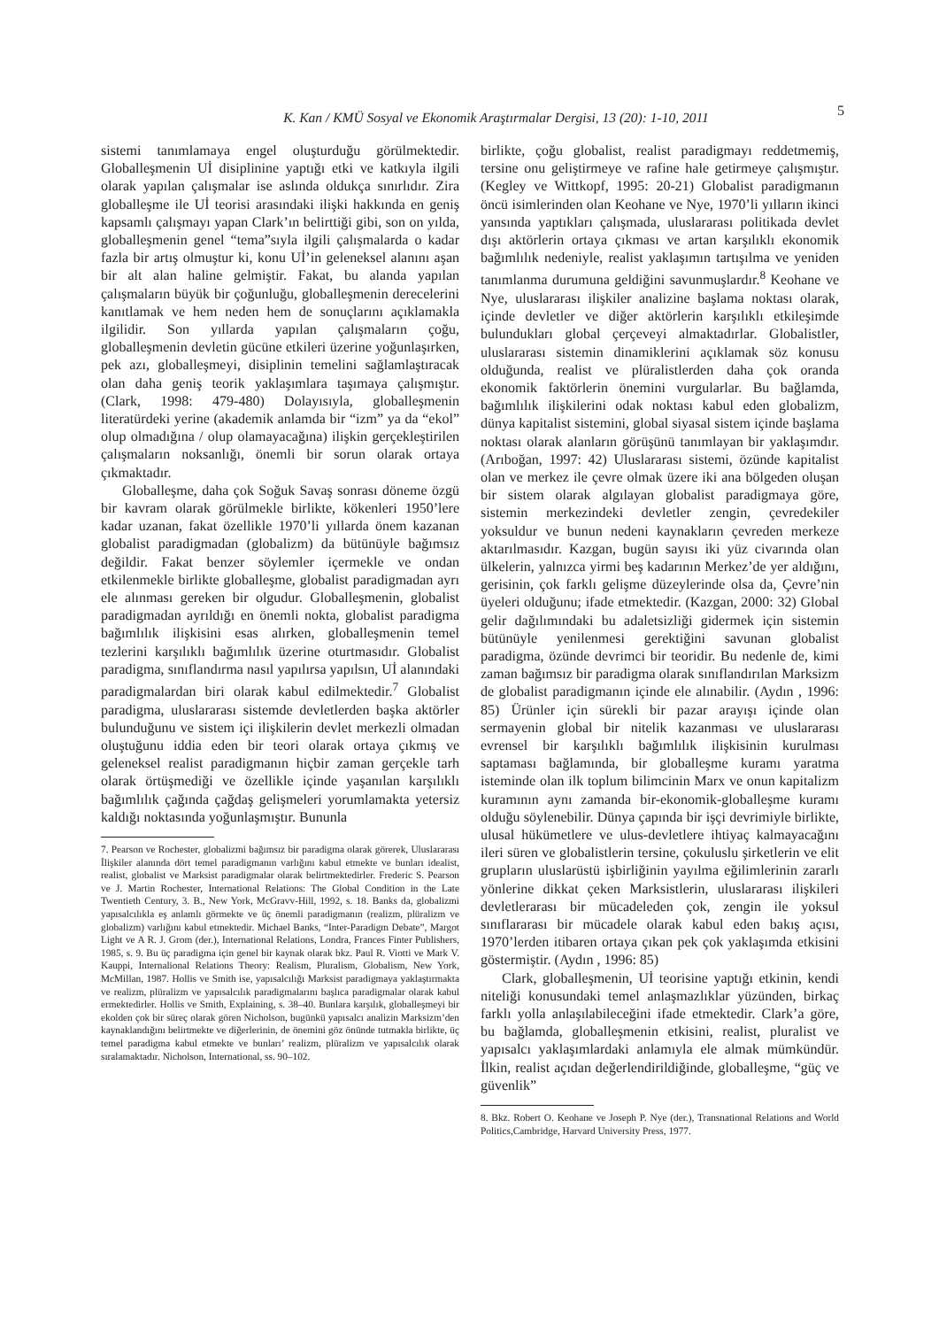K. Kan / KMÜ Sosyal ve Ekonomik Araştırmalar Dergisi, 13 (20): 1-10, 2011
5
sistemi tanımlamaya engel oluşturduğu görülmektedir. Globalleşmenin Uİ disiplinine yaptığı etki ve katkıyla ilgili olarak yapılan çalışmalar ise aslında oldukça sınırlıdır. Zira globalleşme ile Uİ teorisi arasındaki ilişki hakkında en geniş kapsamlı çalışmayı yapan Clark’ın belirttiği gibi, son on yılda, globalleşmenin genel “tema”sıyla ilgili çalışmalarda o kadar fazla bir artış olmuştur ki, konu Uİ’in geleneksel alanını aşan bir alt alan haline gelmiştir. Fakat, bu alanda yapılan çalışmaların büyük bir çoğunluğu, globalleşmenin derecelerini kanıtlamak ve hem neden hem de sonuçlarını açıklamakla ilgilidir. Son yıllarda yapılan çalışmaların çoğu, globalleşmenin devletin gücüne etkileri üzerine yoğunlaşırken, pek azı, globalleşmeyi, disiplinin temelini sağlamlaştıracak olan daha geniş teorik yaklaşımlara taşımaya çalışmıştır. (Clark, 1998: 479-480) Dolayısıyla, globalleşmenin literatürdeki yerine (akademik anlamda bir “izm” ya da “ekol” olup olmadığına / olup olamayacağına) ilişkin gerçekleştirilen çalışmaların noksanlığı, önemli bir sorun olarak ortaya çıkmaktadır.
Globalleşme, daha çok Soğuk Savaş sonrası döneme özgü bir kavram olarak görülmekle birlikte, kökenleri 1950’lere kadar uzanan, fakat özellikle 1970’li yıllarda önem kazanan globalist paradigmadan (globalizm) da bütünüyle bağımsız değildir. Fakat benzer söylemler içermekle ve ondan etkilenmekle birlikte globalleşme, globalist paradigmadan ayrı ele alınması gereken bir olgudur. Globalleşmenin, globalist paradigmadan ayrıldığı en önemli nokta, globalist paradigma bağımlılık ilişkisini esas alırken, globalleşmenin temel tezlerini karşılıklı bağımlılık üzerine oturtmasıdır. Globalist paradigma, sınıflandırma nasıl yapılırsa yapılsın, Uİ alanındaki paradigmalardan biri olarak kabul edilmektedir.<sup>7</sup> Globalist paradigma, uluslararası sistemde devletlerden başka aktörler bulunduğunu ve sistem içi ilişkilerin devlet merkezli olmadan oluştuğunu iddia eden bir teori olarak ortaya çıkmış ve geleneksel realist paradigmanın hiçbir zaman gerçekle tarh olarak örtüşmediği ve özellikle içinde yaşanılan karşılıklı bağımlılık çağında çağdaş gelişmeleri yorumlamakta yetersiz kaldığı noktasında yoğunlaşmıştır. Bununla
7. Pearson ve Rochester, globalizmi bağımsız bir paradigma olarak görerek, Uluslararası İlişkiler alanında dört temel paradigmanın varlığını kabul etmekte ve bunları idealist, realist, globalist ve Marksist paradigmalar olarak belirtmektedirler. Frederic S. Pearson ve J. Martin Rochester, International Relations: The Global Condition in the Late Twentieth Century, 3. B., New York, McGravv-Hill, 1992, s. 18. Banks da, globalizmi yapısalcılıkla eş anlamlı görmekte ve üç önemli paradigmanın (realizm, plüralizm ve globalizm) varlığını kabul etmektedir. Michael Banks, “Inter-Paradigm Debate”, Margot Light ve A R. J. Grom (der.), International Relations, Londra, Frances Finter Publishers, 1985, s. 9. Bu üç paradigma için genel bir kaynak olarak bkz. Paul R. Viotti ve Mark V. Kauppi, Internalional Relations Theory: Realism, Pluralism, Globalism, New York, McMillan, 1987. Hollis ve Smith ise, yapısalcılığı Marksist paradigmaya yaklaştırmakta ve realizm, plüralizm ve yapısalcılık paradigmalarını başlıca paradigmalar olarak kabul ermektedirler. Hollis ve Smith, Explaining, s. 38–40. Bunlara karşılık, globalleşmeyi bir ekolden çok bir süreç olarak gören Nicholson, bugünkü yapısalcı analizin Marksizm’den kaynaklandığını belirtmekte ve diğerlerinin, de önemini göz önünde tutmakla birlikte, üç temel paradigma kabul etmekte ve bunları’ realizm, plüralizm ve yapısalcılık olarak sıralamaktadır. Nicholson, International, ss. 90–102.
birlikte, çoğu globalist, realist paradigmayı reddetmemiş, tersine onu geliştirmeye ve rafine hale getirmeye çalışmıştır. (Kegley ve Wittkopf, 1995: 20-21) Globalist paradigmanın öncü isimlerinden olan Keohane ve Nye, 1970’li yılların ikinci yansında yaptıkları çalışmada, uluslararası politikada devlet dışı aktörlerin ortaya çıkması ve artan karşılıklı ekonomik bağımlılık nedeniyle, realist yaklaşımın tartışılma ve yeniden tanımlanma durumuna geldiğini savunmuşlardır.<sup>8</sup> Keohane ve Nye, uluslararası ilişkiler analizine başlama noktası olarak, içinde devletler ve diğer aktörlerin karşılıklı etkileşimde bulundukları global çerçeveyi almaktadırlar. Globalistler, uluslararası sistemin dinamiklerini açıklamak söz konusu olduğunda, realist ve plüralistlerden daha çok oranda ekonomik faktörlerin önemini vurgularlar. Bu bağlamda, bağımlılık ilişkilerini odak noktası kabul eden globalizm, dünya kapitalist sistemini, global siyasal sistem içinde başlama noktası olarak alanların görüşünü tanımlayan bir yaklaşımdır. (Arıboğan, 1997: 42) Uluslararası sistemi, özünde kapitalist olan ve merkez ile çevre olmak üzere iki ana bölgeden oluşan bir sistem olarak algılayan globalist paradigmaya göre, sistemin merkezindeki devletler zengin, çevredekiler yoksuldur ve bunun nedeni kaynakların çevreden merkeze aktarılmasıdır. Kazgan, bugün sayısı iki yüz civarında olan ülkelerin, yalnızca yirmi beş kadarının Merkez’de yer aldığını, gerisinin, çok farklı gelişme düzeylerinde olsa da, Çevre’nin üyeleri olduğunu; ifade etmektedir. (Kazgan, 2000: 32) Global gelir dağılımındaki bu adaletsizliği gidermek için sistemin bütünüyle yenilenmesi gerektiğini savunan globalist paradigma, özünde devrimci bir teoridir. Bu nedenle de, kimi zaman bağımsız bir paradigma olarak sınıflandırılan Marksizm de globalist paradigmanın içinde ele alınabilir. (Aydın , 1996: 85) Ürünler için sürekli bir pazar arayışı içinde olan sermayenin global bir nitelik kazanması ve uluslararası evrensel bir karşılıklı bağımlılık ilişkisinin kurulması saptaması bağlamında, bir globalleşme kuramı yaratma isteminde olan ilk toplum bilimcinin Marx ve onun kapitalizm kuramının aynı zamanda bir-ekonomik-globalleşme kuramı olduğu söylenebilir. Dünya çapında bir işçi devrimiyle birlikte, ulusal hükümetlere ve ulus-devletlere ihtiyaç kalmayacağını ileri süren ve globalistlerin tersine, çokuluslu şirketlerin ve elit grupların uluslarüstü işbirliğinin yayılma eğilimlerinin zararlı yönlerine dikkat çeken Marksistlerin, uluslararası ilişkileri devletlerarası bir mücadeleden çok, zengin ile yoksul sınıflararası bir mücadele olarak kabul eden bakış açısı, 1970’lerden itibaren ortaya çıkan pek çok yaklaşımda etkisini göstermiştir. (Aydın , 1996: 85)
Clark, globalleşmenin, Uİ teorisine yaptığı etkinin, kendi niteliği konusundaki temel anlaşmazlıklar yüzünden, birkaç farklı yolla anlaşılabileceğini ifade etmektedir. Clark’a göre, bu bağlamda, globalleşmenin etkisini, realist, pluralist ve yapısalcı yaklaşımlardaki anlamıyla ele almak mümkündür. İlkin, realist açıdan değerlendirildiğinde, globalleşme, “güç ve güvenlik”
8. Bkz. Robert O. Keohane ve Joseph P. Nye (der.), Transnational Relations and World Politics,Cambridge, Harvard University Press, 1977.